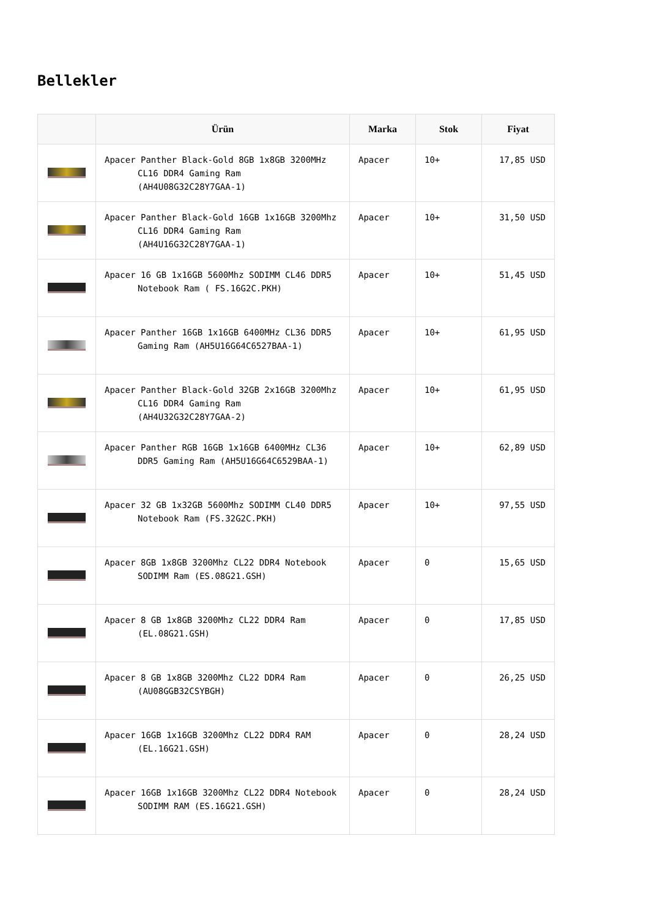Bellekler
| | Ürün | Marka | Stok | Fiyat |
| --- | --- | --- | --- | --- |
| | Apacer Panther Black-Gold 8GB 1x8GB 3200MHz CL16 DDR4 Gaming Ram (AH4U08G32C28Y7GAA-1) | Apacer | 10+ | 17,85 USD |
| | Apacer Panther Black-Gold 16GB 1x16GB 3200Mhz CL16 DDR4 Gaming Ram (AH4U16G32C28Y7GAA-1) | Apacer | 10+ | 31,50 USD |
| | Apacer 16 GB 1x16GB 5600Mhz SODIMM CL46 DDR5 Notebook Ram ( FS.16G2C.PKH) | Apacer | 10+ | 51,45 USD |
| | Apacer Panther 16GB 1x16GB 6400MHz CL36 DDR5 Gaming Ram (AH5U16G64C6527BAA-1) | Apacer | 10+ | 61,95 USD |
| | Apacer Panther Black-Gold 32GB 2x16GB 3200Mhz CL16 DDR4 Gaming Ram (AH4U32G32C28Y7GAA-2) | Apacer | 10+ | 61,95 USD |
| | Apacer Panther RGB 16GB 1x16GB 6400MHz CL36 DDR5 Gaming Ram (AH5U16G64C6529BAA-1) | Apacer | 10+ | 62,89 USD |
| | Apacer 32 GB 1x32GB 5600Mhz SODIMM CL40 DDR5 Notebook Ram (FS.32G2C.PKH) | Apacer | 10+ | 97,55 USD |
| | Apacer 8GB 1x8GB 3200Mhz CL22 DDR4 Notebook SODIMM Ram (ES.08G21.GSH) | Apacer | 0 | 15,65 USD |
| | Apacer 8 GB 1x8GB 3200Mhz CL22 DDR4 Ram (EL.08G21.GSH) | Apacer | 0 | 17,85 USD |
| | Apacer 8 GB 1x8GB 3200Mhz CL22 DDR4 Ram (AU08GGB32CSYBGH) | Apacer | 0 | 26,25 USD |
| | Apacer 16GB 1x16GB 3200Mhz CL22 DDR4 RAM (EL.16G21.GSH) | Apacer | 0 | 28,24 USD |
| | Apacer 16GB 1x16GB 3200Mhz CL22 DDR4 Notebook SODIMM RAM (ES.16G21.GSH) | Apacer | 0 | 28,24 USD |